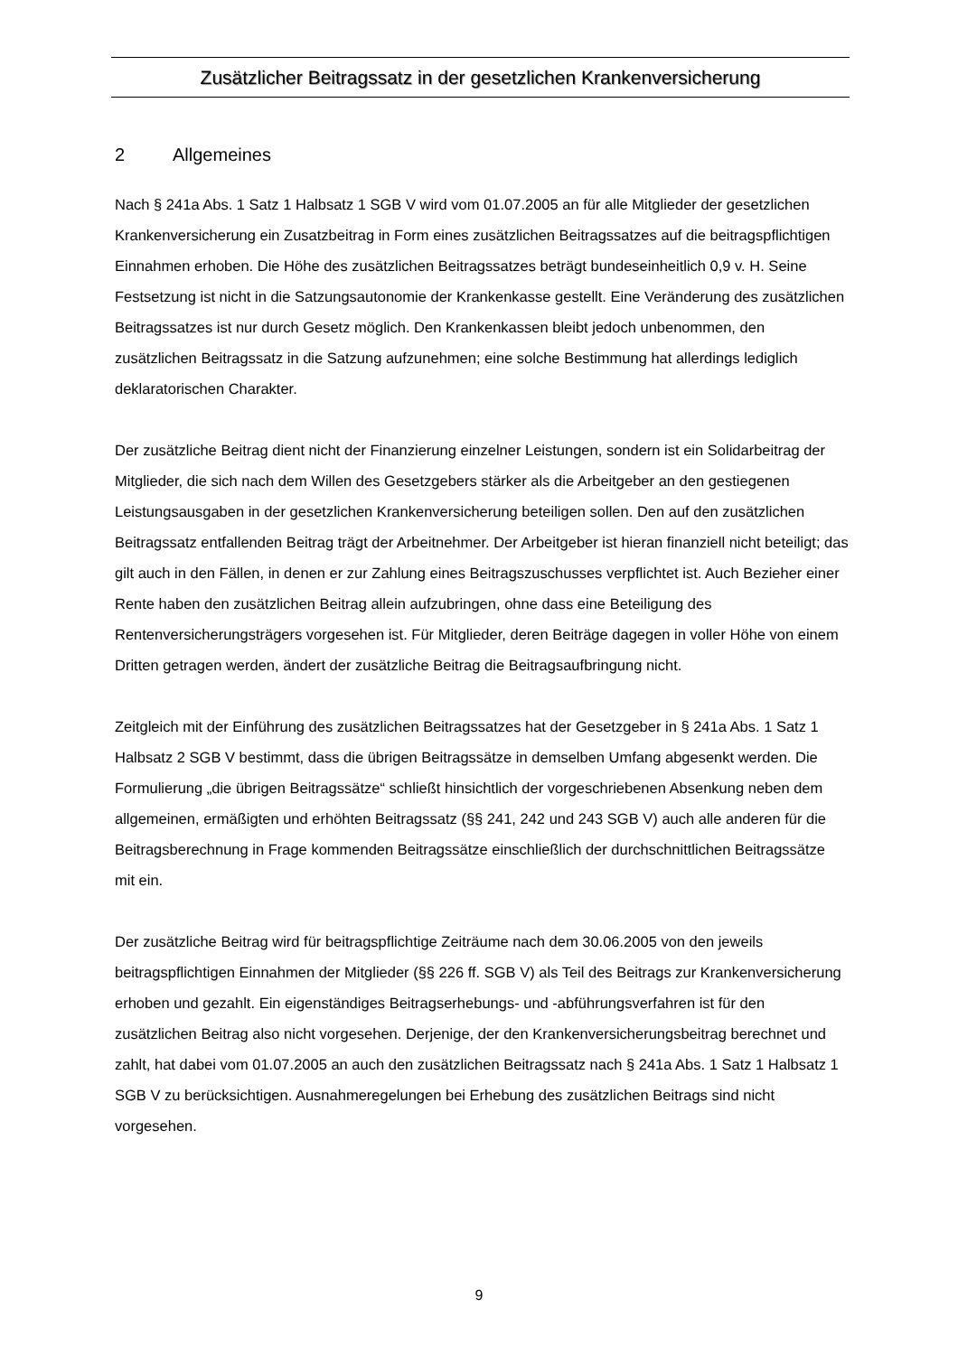Zusätzlicher Beitragssatz in der gesetzlichen Krankenversicherung
2 Allgemeines
Nach § 241a Abs. 1 Satz 1 Halbsatz 1 SGB V wird vom 01.07.2005 an für alle Mitglieder der gesetzlichen Krankenversicherung ein Zusatzbeitrag in Form eines zusätzlichen Beitragssat­zes auf die beitragspflichtigen Einnahmen erhoben. Die Höhe des zusätzlichen Beitragssat­zes beträgt bundeseinheitlich 0,9 v. H. Seine Festsetzung ist nicht in die Satzungsautonomie der Krankenkasse gestellt. Eine Veränderung des zusätzlichen Beitragssatzes ist nur durch Gesetz möglich. Den Krankenkassen bleibt jedoch unbenommen, den zusätzlichen Beitrags­satz in die Satzung aufzunehmen; eine solche Bestimmung hat allerdings lediglich deklarato­rischen Charakter.
Der zusätzliche Beitrag dient nicht der Finanzierung einzelner Leistungen, sondern ist ein Solidarbeitrag der Mitglieder, die sich nach dem Willen des Gesetzgebers stärker als die Arbeitgeber an den gestiegenen Leistungsausgaben in der gesetzlichen Krankenversiche­rung beteiligen sollen. Den auf den zusätzlichen Beitragssatz entfallenden Beitrag trägt der Arbeitnehmer. Der Arbeitgeber ist hieran finanziell nicht beteiligt; das gilt auch in den Fällen, in denen er zur Zahlung eines Beitragszuschusses verpflichtet ist. Auch Bezieher einer Rente haben den zusätzlichen Beitrag allein aufzubringen, ohne dass eine Beteiligung des Rentenversicherungsträgers vorgesehen ist. Für Mitglieder, deren Beiträge dagegen in voller Höhe von einem Dritten getragen werden, ändert der zusätzliche Beitrag die Beitragsauf­bringung nicht.
Zeitgleich mit der Einführung des zusätzlichen Beitragssatzes hat der Gesetzgeber in § 241a Abs. 1 Satz 1 Halbsatz 2 SGB V bestimmt, dass die übrigen Beitragssätze in demselben Umfang abgesenkt werden. Die Formulierung „die übrigen Beitragssätze“ schließt hinsicht­lich der vorgeschriebenen Absenkung neben dem allgemeinen, ermäßigten und erhöhten Beitragssatz (§§ 241, 242 und 243 SGB V) auch alle anderen für die Beitragsberechnung in Frage kommenden Beitragssätze einschließlich der durchschnittlichen Beitragssätze mit ein.
Der zusätzliche Beitrag wird für beitragspflichtige Zeiträume nach dem 30.06.2005 von den jeweils beitragspflichtigen Einnahmen der Mitglieder (§§ 226 ff. SGB V) als Teil des Beitrags zur Krankenversicherung erhoben und gezahlt. Ein eigenständiges Beitragserhebungs- und -abführungsverfahren ist für den zusätzlichen Beitrag also nicht vorgesehen. Derjenige, der den Krankenversicherungsbeitrag berechnet und zahlt, hat dabei vom 01.07.2005 an auch den zusätzlichen Beitragssatz nach § 241a Abs. 1 Satz 1 Halbsatz 1 SGB V zu berücksichti­gen. Ausnahmeregelungen bei Erhebung des zusätzlichen Beitrags sind nicht vorgesehen.
9